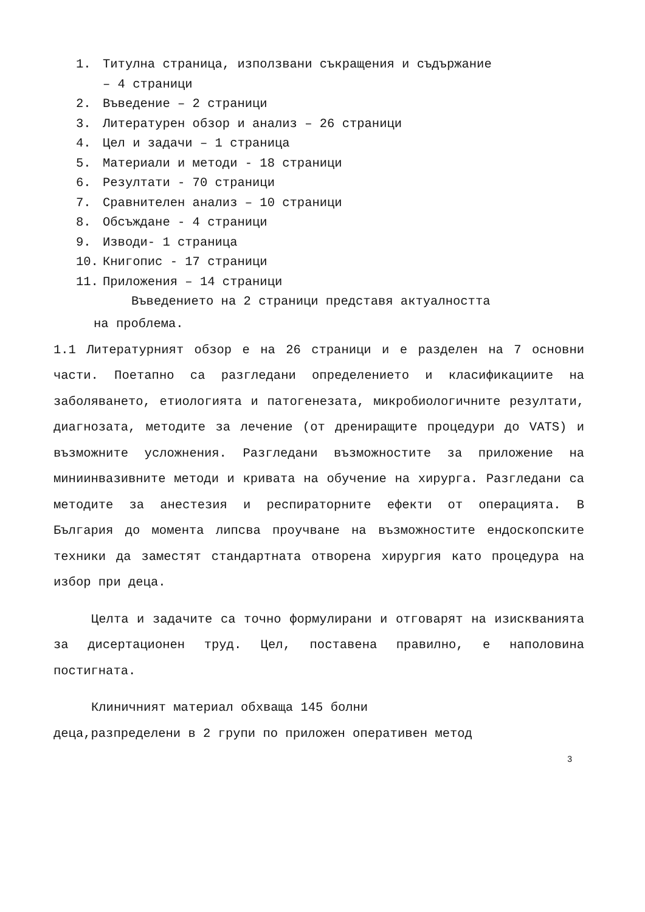1. Титулна страница, използвани съкращения и съдържание
– 4 страници
2. Въведение – 2 страници
3. Литературен обзор и анализ – 26 страници
4. Цел и задачи – 1 страница
5. Материали и методи - 18 страници
6. Резултати - 70 страници
7. Сравнителен анализ – 10 страници
8. Обсъждане - 4 страници
9. Изводи- 1 страница
10. Книгопис - 17 страници
11. Приложения – 14 страници
Въведението на 2 страници представя актуалността
на проблема.
1.1 Литературният обзор е на 26 страници и е разделен на 7 основни части. Поетапно са разгледани определението и класификациите на заболяването, етиологията и патогенезата, микробиологичните резултати, диагнозата, методите за лечение (от дрениращите процедури до VATS) и възможните усложнения. Разгледани възможностите за приложение на миниинвазивните методи и кривата на обучение на хирурга. Разгледани са методите за анестезия и респираторните ефекти от операцията. В България до момента липсва проучване на възможностите ендоскопските техники да заместят стандартната отворена хирургия като процедура на избор при деца.
Целта и задачите са точно формулирани и отговарят на изискванията за дисертационен труд. Цел, поставена правилно, е наполовина постигната.
Клиничният материал обхваща 145 болни
деца,разпределени в 2 групи по приложен оперативен метод
3